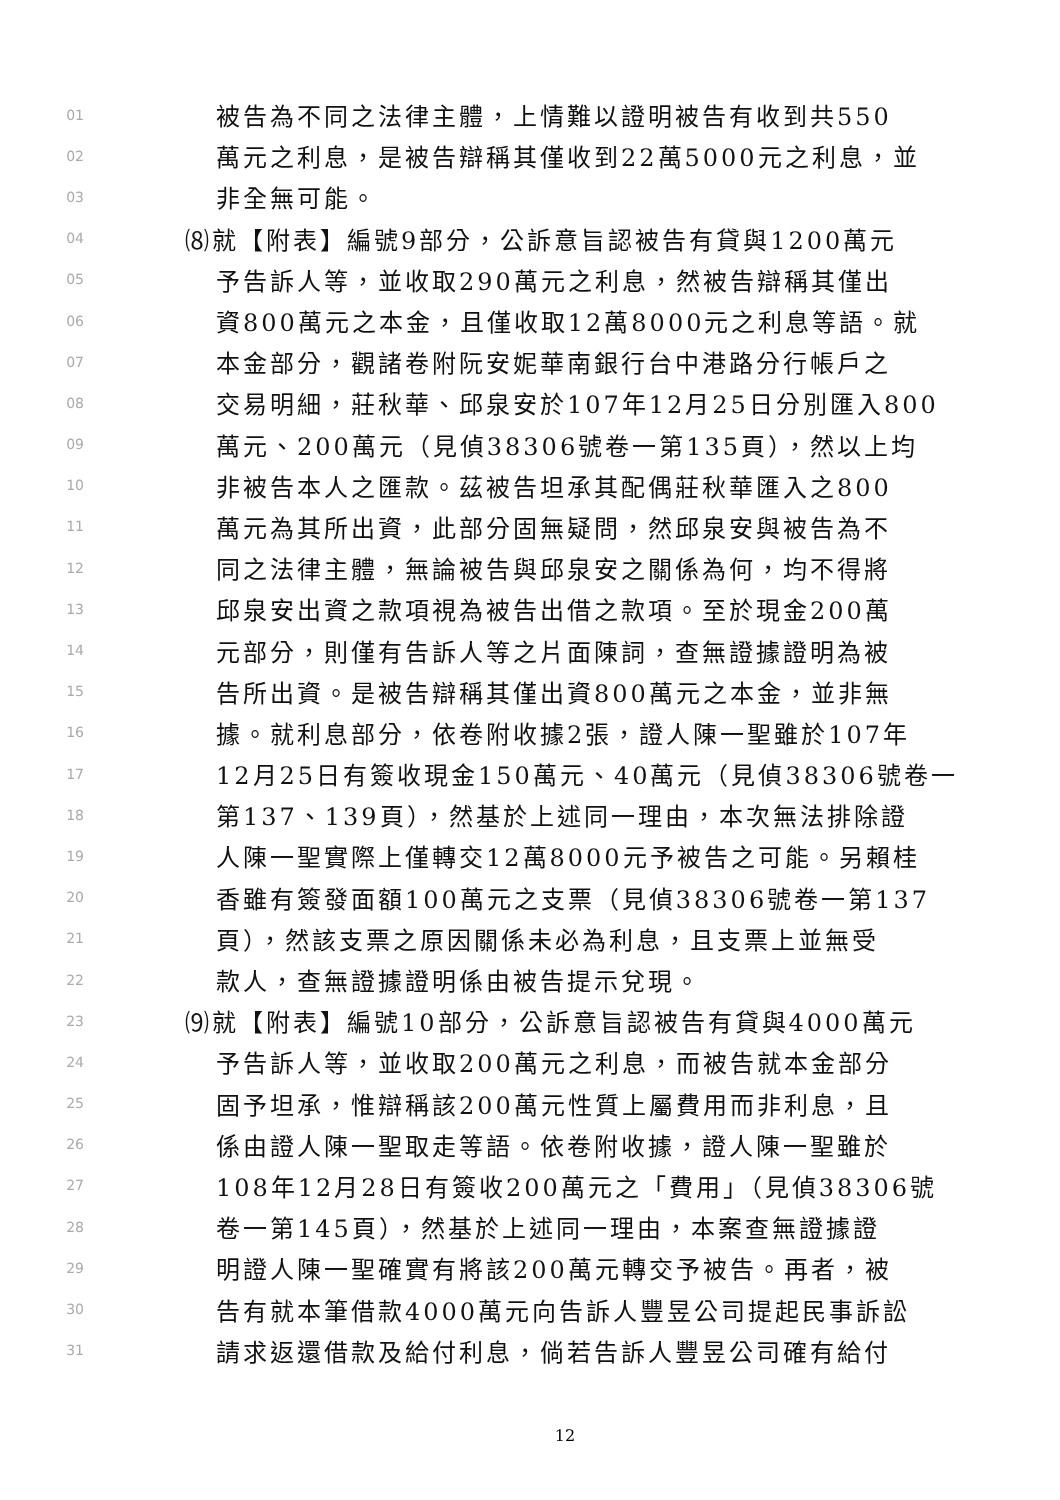01 被告為不同之法律主體，上情難以證明被告有收到共550
02 萬元之利息，是被告辯稱其僅收到22萬5000元之利息，並
03 非全無可能。
04 ⑻就【附表】編號9部分，公訴意旨認被告有貸與1200萬元
05 予告訴人等，並收取290萬元之利息，然被告辯稱其僅出
06 資800萬元之本金，且僅收取12萬8000元之利息等語。就
07 本金部分，觀諸卷附阮安妮華南銀行台中港路分行帳戶之
08 交易明細，莊秋華、邱泉安於107年12月25日分別匯入800
09 萬元、200萬元（見偵38306號卷一第135頁），然以上均
10 非被告本人之匯款。茲被告坦承其配偶莊秋華匯入之800
11 萬元為其所出資，此部分固無疑問，然邱泉安與被告為不
12 同之法律主體，無論被告與邱泉安之關係為何，均不得將
13 邱泉安出資之款項視為被告出借之款項。至於現金200萬
14 元部分，則僅有告訴人等之片面陳詞，查無證據證明為被
15 告所出資。是被告辯稱其僅出資800萬元之本金，並非無
16 據。就利息部分，依卷附收據2張，證人陳一聖雖於107年
17 12月25日有簽收現金150萬元、40萬元（見偵38306號卷一
18 第137、139頁），然基於上述同一理由，本次無法排除證
19 人陳一聖實際上僅轉交12萬8000元予被告之可能。另賴桂
20 香雖有簽發面額100萬元之支票（見偵38306號卷一第137
21 頁），然該支票之原因關係未必為利息，且支票上並無受
22 款人，查無證據證明係由被告提示兌現。
23 ⑼就【附表】編號10部分，公訴意旨認被告有貸與4000萬元
24 予告訴人等，並收取200萬元之利息，而被告就本金部分
25 固予坦承，惟辯稱該200萬元性質上屬費用而非利息，且
26 係由證人陳一聖取走等語。依卷附收據，證人陳一聖雖於
27 108年12月28日有簽收200萬元之「費用」（見偵38306號
28 卷一第145頁），然基於上述同一理由，本案查無證據證
29 明證人陳一聖確實有將該200萬元轉交予被告。再者，被
30 告有就本筆借款4000萬元向告訴人豐昱公司提起民事訴訟
31 請求返還借款及給付利息，倘若告訴人豐昱公司確有給付
12